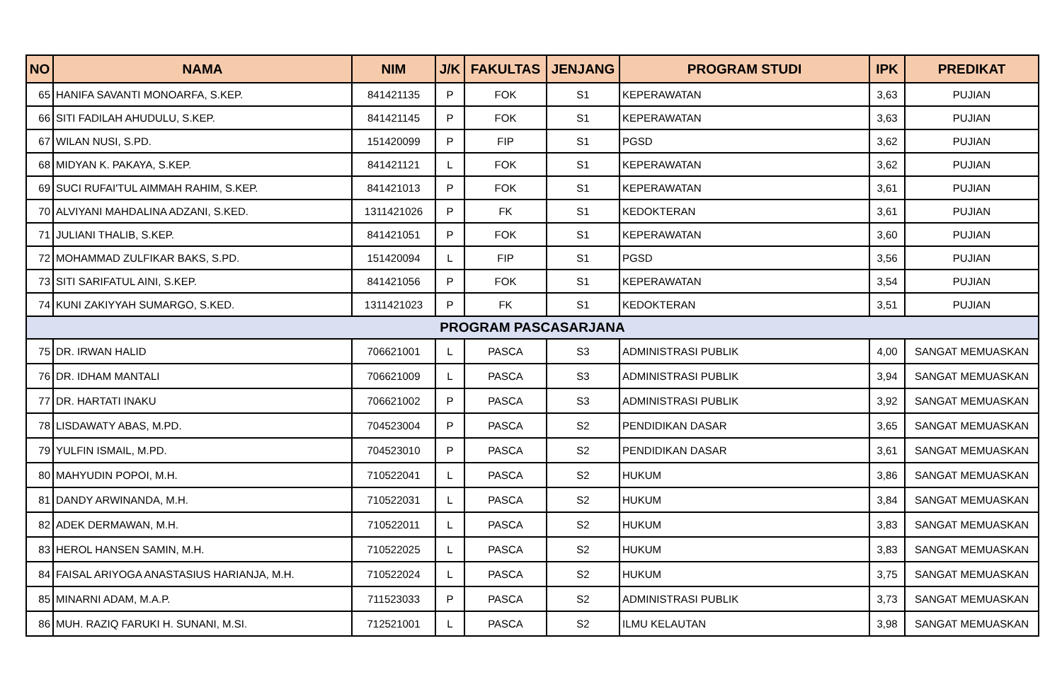| NO | NAMA | NIM | J/K | FAKULTAS | JENJANG | PROGRAM STUDI | IPK | PREDIKAT |
| --- | --- | --- | --- | --- | --- | --- | --- | --- |
| 65 | HANIFA SAVANTI MONOARFA, S.KEP. | 841421135 | P | FOK | S1 | KEPERAWATAN | 3,63 | PUJIAN |
| 66 | SITI FADILAH AHUDULU, S.KEP. | 841421145 | P | FOK | S1 | KEPERAWATAN | 3,63 | PUJIAN |
| 67 | WILAN NUSI, S.PD. | 151420099 | P | FIP | S1 | PGSD | 3,62 | PUJIAN |
| 68 | MIDYAN K. PAKAYA, S.KEP. | 841421121 | L | FOK | S1 | KEPERAWATAN | 3,62 | PUJIAN |
| 69 | SUCI RUFAI'TUL AIMMAH RAHIM, S.KEP. | 841421013 | P | FOK | S1 | KEPERAWATAN | 3,61 | PUJIAN |
| 70 | ALVIYANI MAHDALINA ADZANI, S.KED. | 1311421026 | P | FK | S1 | KEDOKTERAN | 3,61 | PUJIAN |
| 71 | JULIANI THALIB, S.KEP. | 841421051 | P | FOK | S1 | KEPERAWATAN | 3,60 | PUJIAN |
| 72 | MOHAMMAD ZULFIKAR BAKS, S.PD. | 151420094 | L | FIP | S1 | PGSD | 3,56 | PUJIAN |
| 73 | SITI SARIFATUL AINI, S.KEP. | 841421056 | P | FOK | S1 | KEPERAWATAN | 3,54 | PUJIAN |
| 74 | KUNI ZAKIYYAH SUMARGO, S.KED. | 1311421023 | P | FK | S1 | KEDOKTERAN | 3,51 | PUJIAN |
| PROGRAM PASCASARJANA | | | | | | | | |
| 75 | DR. IRWAN HALID | 706621001 | L | PASCA | S3 | ADMINISTRASI PUBLIK | 4,00 | SANGAT MEMUASKAN |
| 76 | DR. IDHAM MANTALI | 706621009 | L | PASCA | S3 | ADMINISTRASI PUBLIK | 3,94 | SANGAT MEMUASKAN |
| 77 | DR. HARTATI INAKU | 706621002 | P | PASCA | S3 | ADMINISTRASI PUBLIK | 3,92 | SANGAT MEMUASKAN |
| 78 | LISDAWATY ABAS, M.PD. | 704523004 | P | PASCA | S2 | PENDIDIKAN DASAR | 3,65 | SANGAT MEMUASKAN |
| 79 | YULFIN ISMAIL, M.PD. | 704523010 | P | PASCA | S2 | PENDIDIKAN DASAR | 3,61 | SANGAT MEMUASKAN |
| 80 | MAHYUDIN POPOI, M.H. | 710522041 | L | PASCA | S2 | HUKUM | 3,86 | SANGAT MEMUASKAN |
| 81 | DANDY ARWINANDA, M.H. | 710522031 | L | PASCA | S2 | HUKUM | 3,84 | SANGAT MEMUASKAN |
| 82 | ADEK DERMAWAN, M.H. | 710522011 | L | PASCA | S2 | HUKUM | 3,83 | SANGAT MEMUASKAN |
| 83 | HEROL HANSEN SAMIN, M.H. | 710522025 | L | PASCA | S2 | HUKUM | 3,83 | SANGAT MEMUASKAN |
| 84 | FAISAL ARIYOGA ANASTASIUS HARIANJA, M.H. | 710522024 | L | PASCA | S2 | HUKUM | 3,75 | SANGAT MEMUASKAN |
| 85 | MINARNI ADAM, M.A.P. | 711523033 | P | PASCA | S2 | ADMINISTRASI PUBLIK | 3,73 | SANGAT MEMUASKAN |
| 86 | MUH. RAZIQ FARUKI H. SUNANI, M.SI. | 712521001 | L | PASCA | S2 | ILMU KELAUTAN | 3,98 | SANGAT MEMUASKAN |